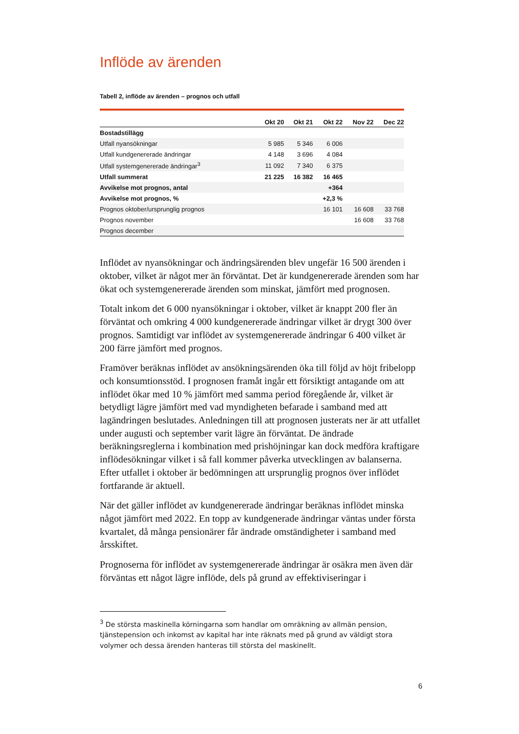Inflöde av ärenden
Tabell 2, inflöde av ärenden – prognos och utfall
| | Okt 20 | Okt 21 | Okt 22 | Nov 22 | Dec 22 |
| --- | --- | --- | --- | --- | --- |
| Bostadstillägg | | | | | |
| Utfall nyansökningar | 5 985 | 5 346 | 6 006 | | |
| Utfall kundgenererade ändringar | 4 148 | 3 696 | 4 084 | | |
| Utfall systemgenererade ändringar<sup>3</sup> | 11 092 | 7 340 | 6 375 | | |
| Utfall summerat | 21 225 | 16 382 | 16 465 | | |
| Avvikelse mot prognos, antal | | | +364 | | |
| Avvikelse mot prognos, % | | | +2,3 % | | |
| Prognos oktober/ursprunglig prognos | | | 16 101 | 16 608 | 33 768 |
| Prognos november | | | | 16 608 | 33 768 |
| Prognos december | | | | | |
Inflödet av nyansökningar och ändringsärenden blev ungefär 16 500 ärenden i oktober, vilket är något mer än förväntat. Det är kundgenererade ärenden som har ökat och systemgenererade ärenden som minskat, jämfört med prognosen.
Totalt inkom det 6 000 nyansökningar i oktober, vilket är knappt 200 fler än förväntat och omkring 4 000 kundgenererade ändringar vilket är drygt 300 över prognos. Samtidigt var inflödet av systemgenererade ändringar 6 400 vilket är 200 färre jämfört med prognos.
Framöver beräknas inflödet av ansökningsärenden öka till följd av höjt fribelopp och konsumtionsstöd. I prognosen framåt ingår ett försiktigt antagande om att inflödet ökar med 10 % jämfört med samma period föregående år, vilket är betydligt lägre jämfört med vad myndigheten befarade i samband med att lagändringen beslutades. Anledningen till att prognosen justerats ner är att utfallet under augusti och september varit lägre än förväntat. De ändrade beräkningsreglerna i kombination med prishöjningar kan dock medföra kraftigare inflödesökningar vilket i så fall kommer påverka utvecklingen av balanserna. Efter utfallet i oktober är bedömningen att ursprunglig prognos över inflödet fortfarande är aktuell.
När det gäller inflödet av kundgenererade ändringar beräknas inflödet minska något jämfört med 2022. En topp av kundgenerade ändringar väntas under första kvartalet, då många pensionärer får ändrade omständigheter i samband med årsskiftet.
Prognoserna för inflödet av systemgenererade ändringar är osäkra men även där förväntas ett något lägre inflöde, dels på grund av effektiviseringar i
<sup>3</sup> De största maskinella körningarna som handlar om omräkning av allmän pension, tjänstepension och inkomst av kapital har inte räknats med på grund av väldigt stora volymer och dessa ärenden hanteras till största del maskinellt.
6